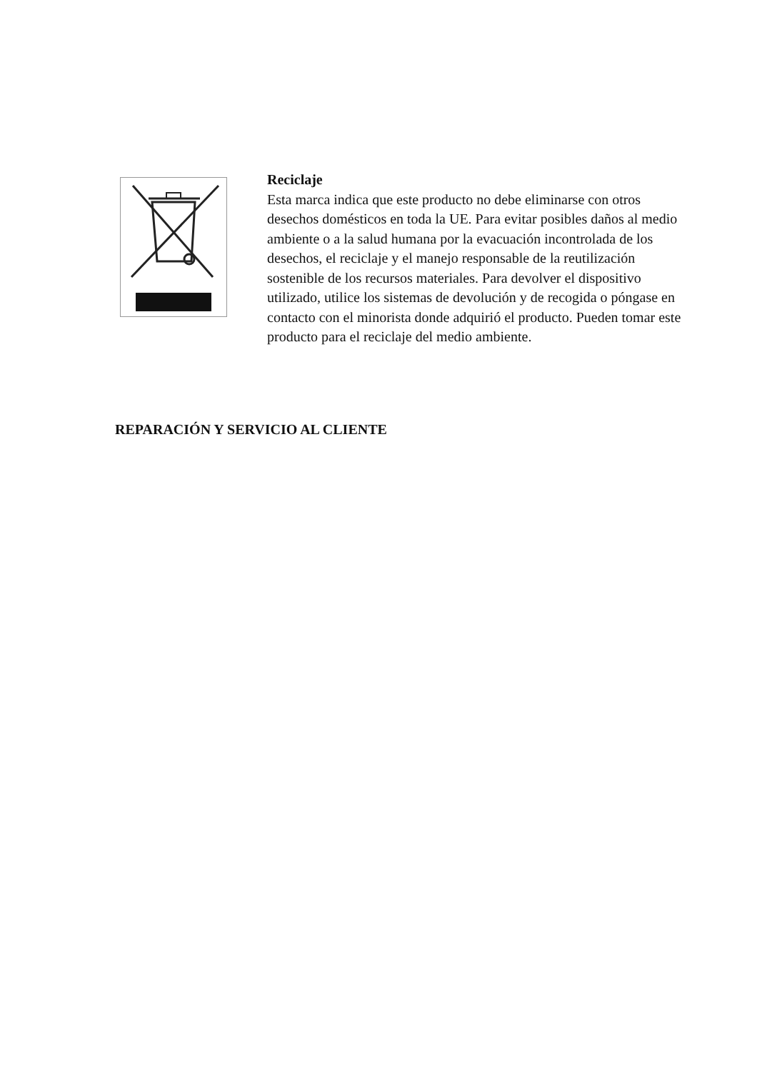Reciclaje
Esta marca indica que este producto no debe eliminarse con otros desechos domésticos en toda la UE. Para evitar posibles daños al medio ambiente o a la salud humana por la evacuación incontrolada de los desechos, el reciclaje y el manejo responsable de la reutilización sostenible de los recursos materiales. Para devolver el dispositivo utilizado, utilice los sistemas de devolución y de recogida o póngase en contacto con el minorista donde adquirió el producto. Pueden tomar este producto para el reciclaje del medio ambiente.
REPARACIÓN Y SERVICIO AL CLIENTE